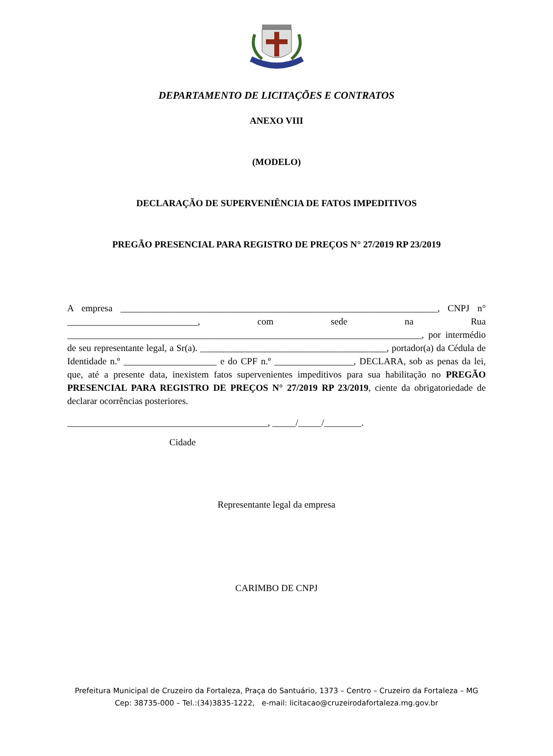DEPARTAMENTO DE LICITAÇÕES E CONTRATOS
ANEXO VIII
(MODELO)
DECLARAÇÃO DE SUPERVENIÊNCIA DE FATOS IMPEDITIVOS
PREGÃO PRESENCIAL PARA REGISTRO DE PREÇOS N° 27/2019 RP 23/2019
A empresa ____________________________________________________________________, CNPJ n° ____________________________, com sede na Rua ____________________________________________________________________________, por intermédio de seu representante legal, a Sr(a). ________________________________________, portador(a) da Cédula de Identidade n.º ____________________ e do CPF n.º _________________, DECLARA, sob as penas da lei, que, até a presente data, inexistem fatos supervenientes impeditivos para sua habilitação no PREGÃO PRESENCIAL PARA REGISTRO DE PREÇOS N° 27/2019 RP 23/2019, ciente da obrigatoriedade de declarar ocorrências posteriores.
___________________________________________, _____/_____/________.
Cidade
Representante legal da empresa
CARIMBO DE CNPJ
Prefeitura Municipal de Cruzeiro da Fortaleza, Praça do Santuário, 1373 – Centro – Cruzeiro da Fortaleza – MG
Cep: 38735-000 – Tel.:(34)3835-1222, e-mail: licitacao@cruzeirodafortaleza.mg.gov.br